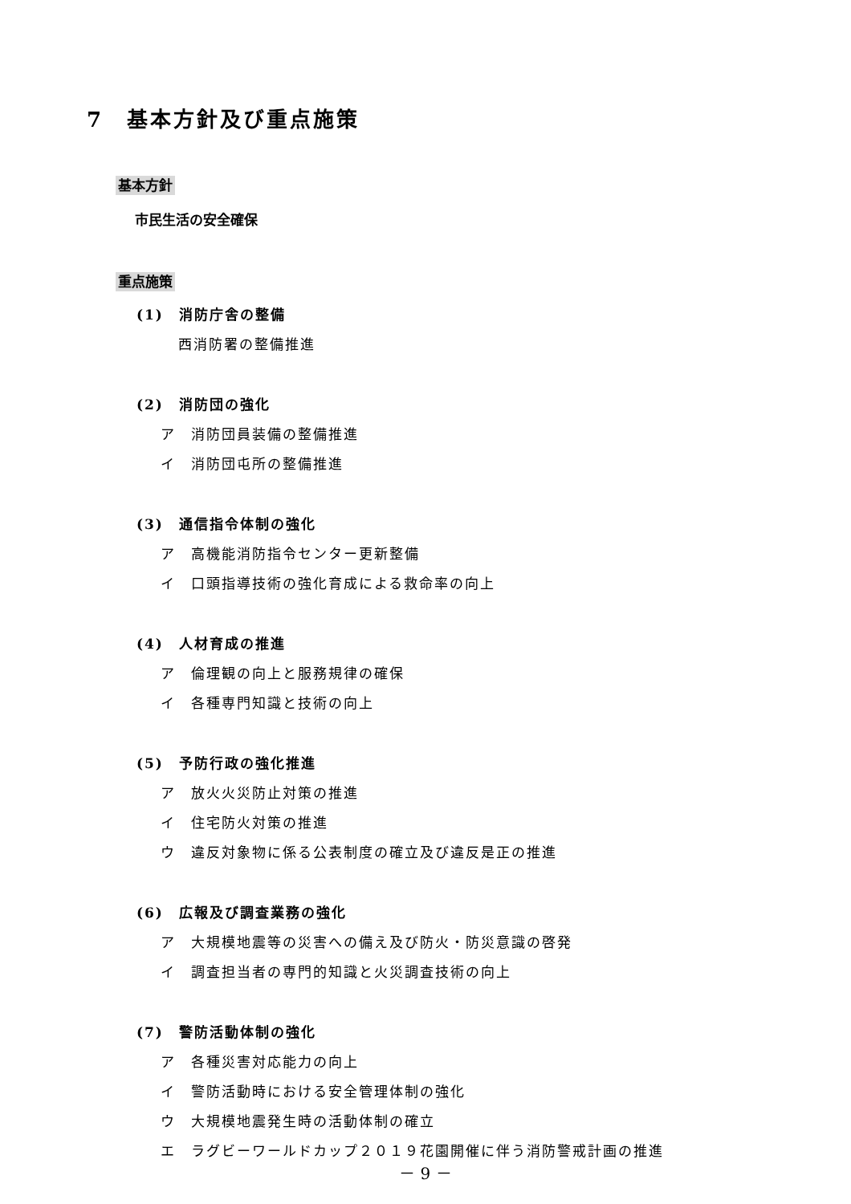7　基本方針及び重点施策
基本方針
市民生活の安全確保
重点施策
(1)　消防庁舎の整備
西消防署の整備推進
(2)　消防団の強化
ア　消防団員装備の整備推進
イ　消防団屯所の整備推進
(3)　通信指令体制の強化
ア　高機能消防指令センター更新整備
イ　口頭指導技術の強化育成による救命率の向上
(4)　人材育成の推進
ア　倫理観の向上と服務規律の確保
イ　各種専門知識と技術の向上
(5)　予防行政の強化推進
ア　放火火災防止対策の推進
イ　住宅防火対策の推進
ウ　違反対象物に係る公表制度の確立及び違反是正の推進
(6)　広報及び調査業務の強化
ア　大規模地震等の災害への備え及び防火・防災意識の啓発
イ　調査担当者の専門的知識と火災調査技術の向上
(7)　警防活動体制の強化
ア　各種災害対応能力の向上
イ　警防活動時における安全管理体制の強化
ウ　大規模地震発生時の活動体制の確立
エ　ラグビーワールドカップ２０１９花園開催に伴う消防警戒計画の推進
－ 9 －